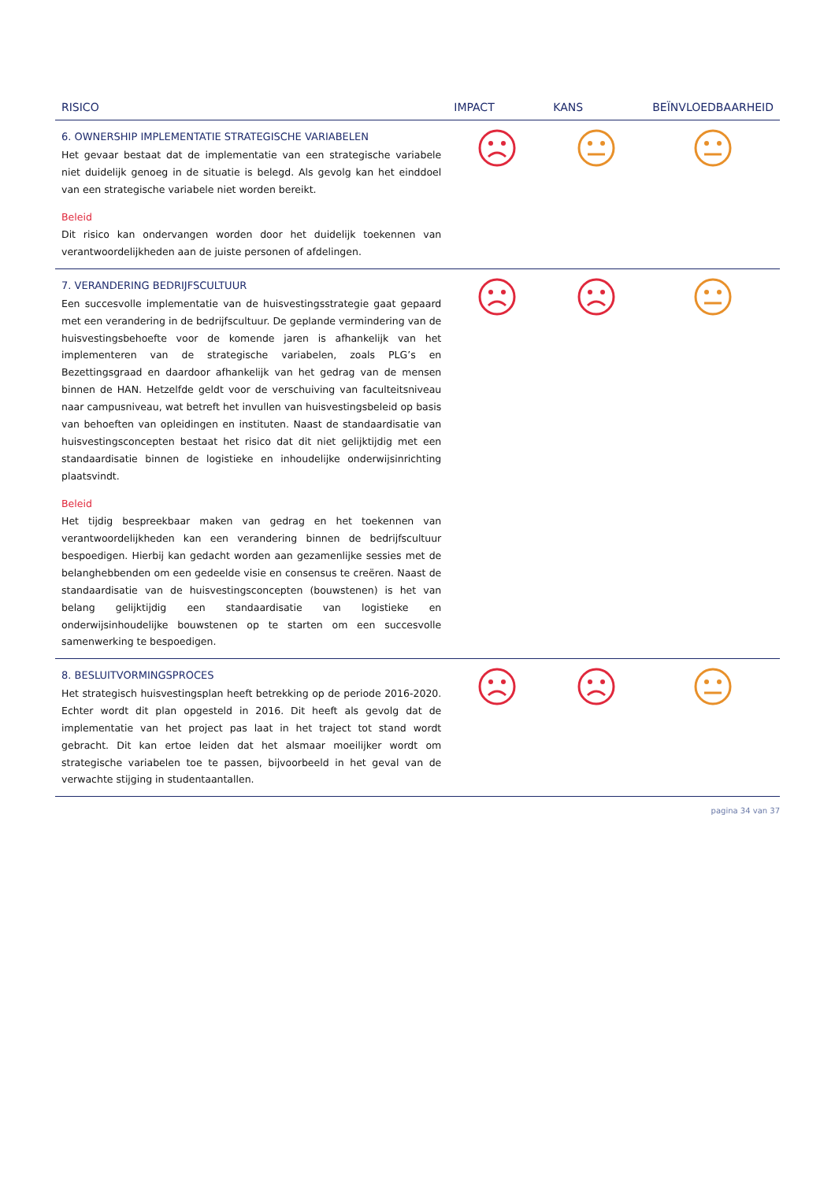| RISICO | IMPACT | KANS | BEÏNVLOEDBAARHEID |
| --- | --- | --- | --- |
| 6. OWNERSHIP IMPLEMENTATIE STRATEGISCHE VARIABELEN Het gevaar bestaat dat de implementatie van een strategische variabele niet duidelijk genoeg in de situatie is belegd. Als gevolg kan het einddoel van een strategische variabele niet worden bereikt. Beleid Dit risico kan ondervangen worden door het duidelijk toekennen van verantwoordelijkheden aan de juiste personen of afdelingen. | | | |
| 7. VERANDERING BEDRIJFSCULTUUR Een succesvolle implementatie van de huisvestingsstrategie gaat gepaard met een verandering in de bedrijfscultuur. De geplande vermindering van de huisvestingsbehoefte voor de komende jaren is afhankelijk van het implementeren van de strategische variabelen, zoals PLG’s en Bezettingsgraad en daardoor afhankelijk van het gedrag van de mensen binnen de HAN. Hetzelfde geldt voor de verschuiving van faculteitsniveau naar campusniveau, wat betreft het invullen van huisvestingsbeleid op basis van behoeften van opleidingen en instituten. Naast de standaardisatie van huisvestingsconcepten bestaat het risico dat dit niet gelijktijdig met een standaardisatie binnen de logistieke en inhoudelijke onderwijsinrichting plaatsvindt. Beleid Het tijdig bespreekbaar maken van gedrag en het toekennen van verantwoordelijkheden kan een verandering binnen de bedrijfscultuur bespoedigen. Hierbij kan gedacht worden aan gezamenlijke sessies met de belanghebbenden om een gedeelde visie en consensus te creëren. Naast de standaardisatie van de huisvestingsconcepten (bouwstenen) is het van belang gelijktijdig een standaardisatie van logistieke en onderwijsinhoudelijke bouwstenen op te starten om een succesvolle samenwerking te bespoedigen. | | | |
| 8. BESLUITVORMINGSPROCES Het strategisch huisvestingsplan heeft betrekking op de periode 2016-2020. Echter wordt dit plan opgesteld in 2016. Dit heeft als gevolg dat de implementatie van het project pas laat in het traject tot stand wordt gebracht. Dit kan ertoe leiden dat het alsmaar moeilijker wordt om strategische variabelen toe te passen, bijvoorbeeld in het geval van de verwachte stijging in studentaantallen. | | | |
pagina 34 van 37